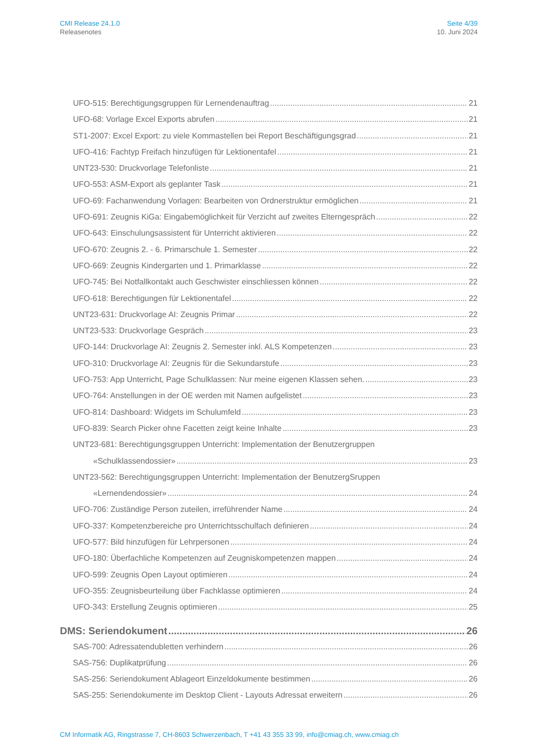CMI Release 24.1.0
Releasenotes
Seite 4/39
10. Juni 2024
UFO-515: Berechtigungsgruppen für Lernendenauftrag 21
UFO-68: Vorlage Excel Exports abrufen 21
ST1-2007: Excel Export: zu viele Kommastellen bei Report Beschäftigungsgrad 21
UFO-416: Fachtyp Freifach hinzufügen für Lektionentafel 21
UNT23-530: Druckvorlage Telefonliste 21
UFO-553: ASM-Export als geplanter Task 21
UFO-69: Fachanwendung Vorlagen: Bearbeiten von Ordnerstruktur ermöglichen 21
UFO-691: Zeugnis KiGa: Eingabemöglichkeit für Verzicht auf zweites Elterngespräch 22
UFO-643: Einschulungsassistent für Unterricht aktivieren 22
UFO-670: Zeugnis 2. - 6. Primarschule 1. Semester 22
UFO-669: Zeugnis Kindergarten und 1. Primarklasse 22
UFO-745: Bei Notfallkontakt auch Geschwister einschliessen können 22
UFO-618: Berechtigungen für Lektionentafel 22
UNT23-631: Druckvorlage AI: Zeugnis Primar 22
UNT23-533: Druckvorlage Gespräch 23
UFO-144: Druckvorlage AI: Zeugnis 2. Semester inkl. ALS Kompetenzen 23
UFO-310: Druckvorlage AI: Zeugnis für die Sekundarstufe 23
UFO-753: App Unterricht, Page Schulklassen: Nur meine eigenen Klassen sehen. 23
UFO-764: Anstellungen in der OE werden mit Namen aufgelistet 23
UFO-814: Dashboard: Widgets im Schulumfeld 23
UFO-839: Search Picker ohne Facetten zeigt keine Inhalte 23
UNT23-681: Berechtigungsgruppen Unterricht: Implementation der Benutzergruppen
«Schulklassendossier» 23
UNT23-562: Berechtigungsgruppen Unterricht: Implementation der BenutzergSruppen
«Lernendendossier» 24
UFO-706: Zuständige Person zuteilen, irreführender Name 24
UFO-337: Kompetenzbereiche pro Unterrichtsschulfach definieren 24
UFO-577: Bild hinzufügen für Lehrpersonen 24
UFO-180: Überfachliche Kompetenzen auf Zeugniskompetenzen mappen 24
UFO-599: Zeugnis Open Layout optimieren 24
UFO-355: Zeugnisbeurteilung über Fachklasse optimieren 24
UFO-343: Erstellung Zeugnis optimieren 25
DMS: Seriendokument 26
SAS-700: Adressatendubletten verhindern 26
SAS-756: Duplikatprüfung 26
SAS-256: Seriendokument Ablageort Einzeldokumente bestimmen 26
SAS-255: Seriendokumente im Desktop Client - Layouts Adressat erweitern 26
CM Informatik AG, Ringstrasse 7, CH-8603 Schwerzenbach, T +41 43 355 33 99, info@cmiag.ch, www.cmiag.ch